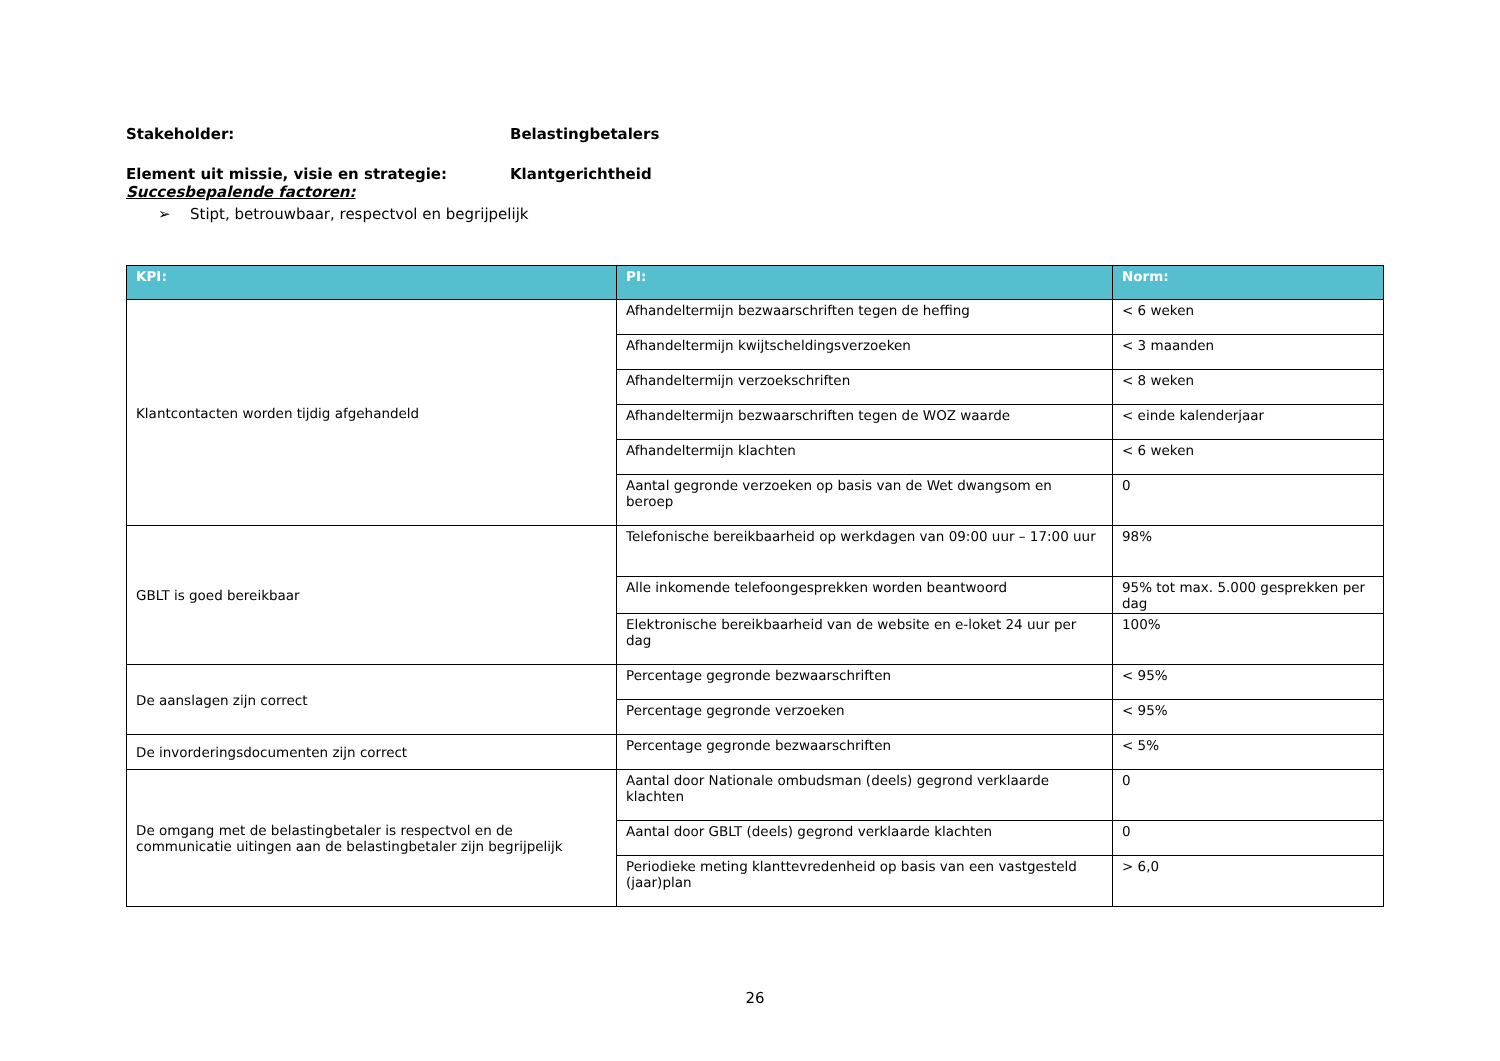Stakeholder: Belastingbetalers
Element uit missie, visie en strategie: Klantgerichtheid
Succesbepalende factoren:
➢ Stipt, betrouwbaar, respectvol en begrijpelijk
| KPI: | PI: | Norm: |
| --- | --- | --- |
| Klantcontacten worden tijdig afgehandeld | Afhandeltermijn bezwaarschriften tegen de heffing | < 6 weken |
| | Afhandeltermijn kwijtscheldingsverzoeken | < 3 maanden |
| | Afhandeltermijn verzoekschriften | < 8 weken |
| | Afhandeltermijn bezwaarschriften tegen de WOZ waarde | < einde kalenderjaar |
| | Afhandeltermijn klachten | < 6 weken |
| | Aantal gegronde verzoeken op basis van de Wet dwangsom en beroep | 0 |
| GBLT is goed bereikbaar | Telefonische bereikbaarheid op werkdagen van 09:00 uur – 17:00 uur | 98% |
| | Alle inkomende telefoongesprekken worden beantwoord | 95% tot max. 5.000 gesprekken per dag |
| | Elektronische bereikbaarheid van de website en e-loket 24 uur per dag | 100% |
| De aanslagen zijn correct | Percentage gegronde bezwaarschriften | < 95% |
| | Percentage gegronde verzoeken | < 95% |
| De invorderingsdocumenten zijn correct | Percentage gegronde bezwaarschriften | < 5% |
| De omgang met de belastingbetaler is respectvol en de communicatie uitingen aan de belastingbetaler zijn begrijpelijk | Aantal door Nationale ombudsman (deels) gegrond verklaarde klachten | 0 |
| | Aantal door GBLT (deels) gegrond verklaarde klachten | 0 |
| | Periodieke meting klanttevredenheid op basis van een vastgesteld (jaar)plan | > 6,0 |
26